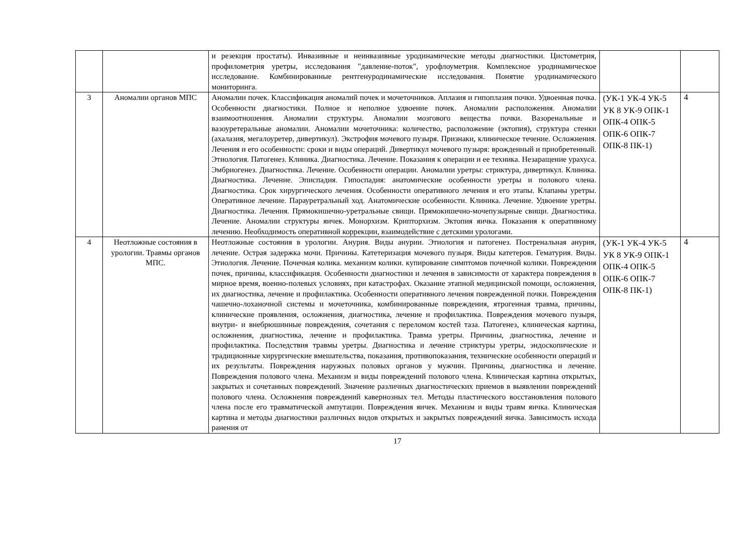| | | и резекция простаты). Инвазивные и неинвазивные уродинамические методы диагностики. Цистометрия, профилометрия уретры, исследования "давление-поток", урофлоуметрия. Комплексное уродинамическое исследование. Комбинированные рентгенуродинамические исследования. Понятие уродинамического мониторинга. | | |
| 3 | Аномалии органов МПС | Аномалии почек. Классификация аномалий почек и мочеточников. Аплазия и гипоплазия почки. Удвоенная почка. Особенности диагностики. Полное и неполное удвоение почек. Аномалии расположения. Аномалии взаимоотношения. Аномалии структуры. Аномалии мозгового вещества почки. Вазоренальные и вазоуретеральные аномалии. Аномалии мочеточника: количество, расположение (эктопия), структура стенки (ахалазия, мегалоуретер, дивертикул). Экстрофия мочевого пузыря. Признаки, клиническое течение. Осложнения. Лечения и его особенности: сроки и виды операций. Дивертикул мочевого пузыря: врожденный и приобретенный. Этиология. Патогенез. Клиника. Диагностика. Лечение. Показания к операции и ее техника. Незаращение урахуса. Эмбриогенез. Диагностика. Лечение. Особенности операции. Аномалии уретры: стриктура, дивертикул. Клиника. Диагностика. Лечение. Эписпадия. Гипоспадия: анатомические особенности уретры и полового члена. Диагностика. Срок хирургического лечения. Особенности оперативного лечения и его этапы. Клапаны уретры. Оперативное лечение. Парауретральный ход. Анатомические особенности. Клиника. Лечение. Удвоение уретры. Диагностика. Лечения. Прямокишечно-уретральные свищи. Прямокишечно-мочепузырные свищи. Диагностика. Лечение. Аномалии структуры яичек. Монорхизм. Крипторхизм. Эктопия яичка. Показания к оперативному лечению. Необходимость оперативной коррекции, взаимодействие с детскими урологами. | (УК-1 УК-4 УК-5 УК 8 УК-9 ОПК-1 ОПК-4 ОПК-5 ОПК-6 ОПК-7 ОПК-8 ПК-1) | 4 |
| 4 | Неотложные состояния в урологии. Травмы органов МПС. | Неотложные состояния в урологии. Анурия. Виды анурии. Этиология и патогенез. Постренальная анурия, лечение. Острая задержка мочи. Причины. Катетеризация мочевого пузыря. Виды катетеров. Гематурия. Виды. Этиология. Лечение. Почечная колика. механизм колики. купирование симптомов почечной колики. Повреждения почек, причины, классификация. Особенности диагностики и лечения в зависимости от характера повреждения в мирное время, военно-полевых условиях, при катастрофах. Оказание этапной медицинской помощи, осложнения, их диагностика, лечение и профилактика. Особенности оперативного лечения поврежденной почки. Повреждения чашечно-лоханочной системы и мочеточника, комбинированные повреждения, ятрогенная травма, причины, клинические проявления, осложнения, диагностика, лечение и профилактика. Повреждения мочевого пузыря, внутри- и внебрюшинные повреждения, сочетания с переломом костей таза. Патогенез, клиническая картина, осложнения, диагностика, лечение и профилактика. Травма уретры. Причины, диагностика, лечение и профилактика. Последствия травмы уретры. Диагностика и лечение стриктуры уретры, эндоскопические и традиционные хирургические вмешательства, показания, противопоказания, технические особенности операций и их результаты. Повреждения наружных половых органов у мужчин. Причины, диагностика и лечение. Повреждения полового члена. Механизм и виды повреждений полового члена. Клиническая картина открытых, закрытых и сочетанных повреждений. Значение различных диагностических приемов в выявлении повреждений полового члена. Осложнения повреждений кавернозных тел. Методы пластического восстановления полового члена после его травматической ампутации. Повреждения яичек. Механизм и виды травм яичка. Клиническая картина и методы диагностики различных видов открытых и закрытых повреждений яичка. Зависимость исхода ранения от | (УК-1 УК-4 УК-5 УК 8 УК-9 ОПК-1 ОПК-4 ОПК-5 ОПК-6 ОПК-7 ОПК-8 ПК-1) | 4 |
17